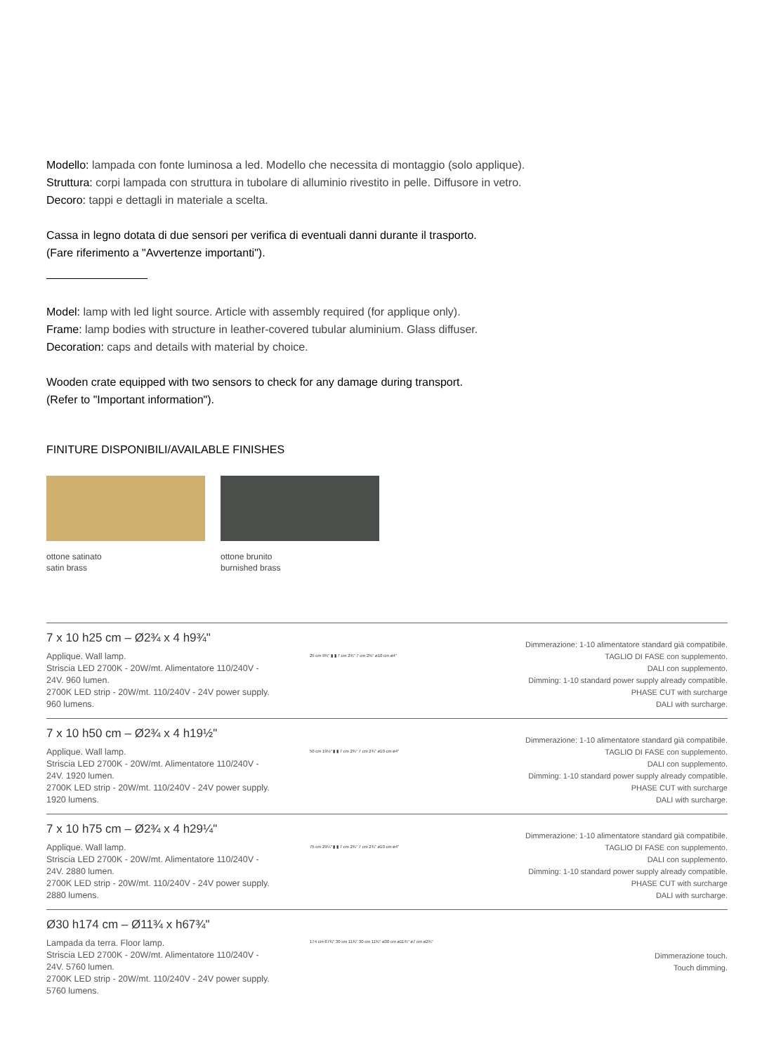Modello: lampada con fonte luminosa a led. Modello che necessita di montaggio (solo applique).
Struttura: corpi lampada con struttura in tubolare di alluminio rivestito in pelle. Diffusore in vetro.
Decoro: tappi e dettagli in materiale a scelta.
Cassa in legno dotata di due sensori per verifica di eventuali danni durante il trasporto.
(Fare riferimento a "Avvertenze importanti").
Model: lamp with led light source. Article with assembly required (for applique only).
Frame: lamp bodies with structure in leather-covered tubular aluminium. Glass diffuser.
Decoration: caps and details with material by choice.
Wooden crate equipped with two sensors to check for any damage during transport.
(Refer to "Important information").
FINITURE DISPONIBILI/AVAILABLE FINISHES
ottone satinato
satin brass
ottone brunito
burnished brass
7 x 10 h25 cm – Ø2¾ x 4 h9¾"
Applique. Wall lamp.
Striscia LED 2700K - 20W/mt. Alimentatore 110/240V - 24V. 960 lumen.
2700K LED strip - 20W/mt. 110/240V - 24V power supply. 960 lumens.
25 cm 9¾" ▮ ▮ 7 cm 2¾" 7 cm 2¾" ø10 cm ø4"
Dimmerazione: 1-10 alimentatore standard già compatibile.
TAGLIO DI FASE con supplemento.
DALI con supplemento.
Dimming: 1-10 standard power supply already compatible.
PHASE CUT with surcharge
DALI with surcharge.
7 x 10 h50 cm – Ø2¾ x 4 h19½"
Applique. Wall lamp.
Striscia LED 2700K - 20W/mt. Alimentatore 110/240V - 24V. 1920 lumen.
2700K LED strip - 20W/mt. 110/240V - 24V power supply. 1920 lumens.
50 cm 19½" ▮ ▮ 7 cm 2¾" 7 cm 2¾" ø10 cm ø4"
Dimmerazione: 1-10 alimentatore standard già compatibile.
TAGLIO DI FASE con supplemento.
DALI con supplemento.
Dimming: 1-10 standard power supply already compatible.
PHASE CUT with surcharge
DALI with surcharge.
7 x 10 h75 cm – Ø2¾ x 4 h29¼"
Applique. Wall lamp.
Striscia LED 2700K - 20W/mt. Alimentatore 110/240V - 24V. 2880 lumen.
2700K LED strip - 20W/mt. 110/240V - 24V power supply. 2880 lumens.
75 cm 29¼" ▮ ▮ 7 cm 2¾" 7 cm 2¾" ø10 cm ø4"
Dimmerazione: 1-10 alimentatore standard già compatibile.
TAGLIO DI FASE con supplemento.
DALI con supplemento.
Dimming: 1-10 standard power supply already compatible.
PHASE CUT with surcharge
DALI with surcharge.
Ø30 h174 cm – Ø11¾ x h67¾"
Lampada da terra. Floor lamp.
Striscia LED 2700K - 20W/mt. Alimentatore 110/240V - 24V. 5760 lumen.
2700K LED strip - 20W/mt. 110/240V - 24V power supply. 5760 lumens.
174 cm 67¾" 30 cm 11¾" 30 cm 11¾" ø30 cm ø11¾" ø7 cm ø2¾"
Dimmerazione touch.
Touch dimming.